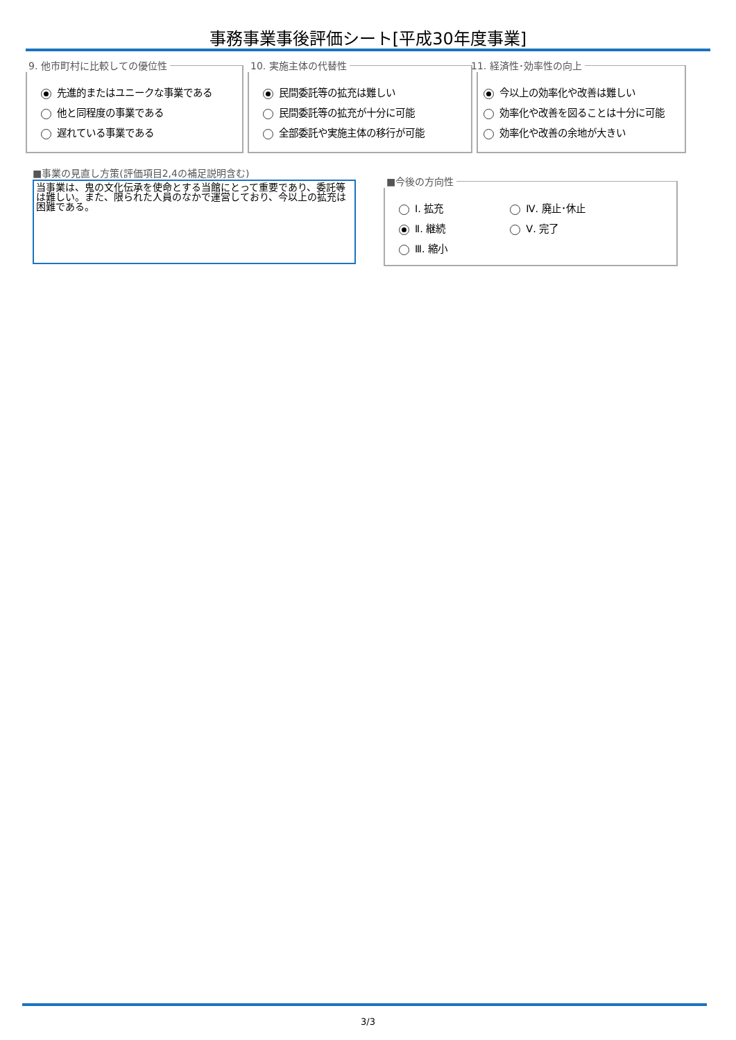事務事業事後評価シート[平成30年度事業]
9. 他市町村に比較しての優位性
先進的またはユニークな事業である
他と同程度の事業である
遅れている事業である
10. 実施主体の代替性
民間委託等の拡充は難しい
民間委託等の拡充が十分に可能
全部委託や実施主体の移行が可能
11. 経済性･効率性の向上
今以上の効率化や改善は難しい
効率化や改善を図ることは十分に可能
効率化や改善の余地が大きい
■事業の見直し方策(評価項目2,4の補足説明含む)
当事業は、鬼の文化伝承を使命とする当館にとって重要であり、委託等は難しい。また、限られた人員のなかで運営しており、今以上の拡充は困難である。
■今後の方向性
Ⅰ. 拡充
Ⅱ. 継続
Ⅲ. 縮小
Ⅳ. 廃止･休止
Ⅴ. 完了
3/3